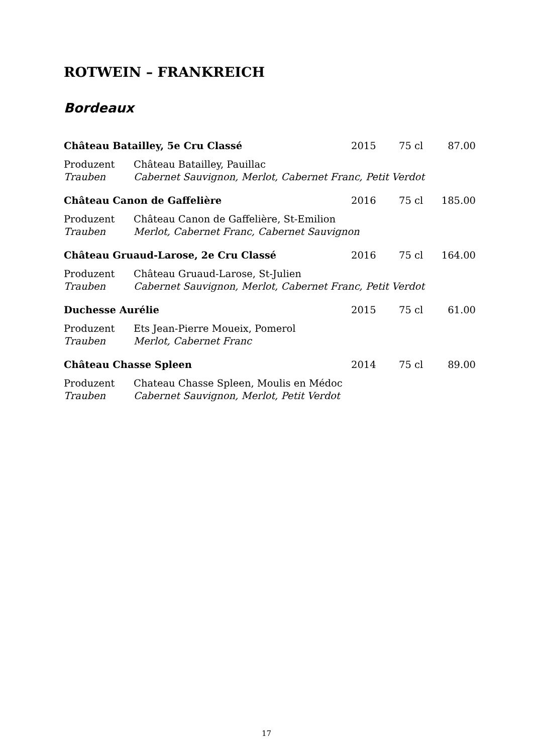ROTWEIN – FRANKREICH
Bordeaux
| Château Batailley, 5e Cru Classé | | 2015 | 75 cl | 87.00 |
| Produzent | Château Batailley, Pauillac | | | |
| Trauben | Cabernet Sauvignon, Merlot, Cabernet Franc, Petit Verdot | | | |
| Château Canon de Gaffelière | | 2016 | 75 cl | 185.00 |
| Produzent | Château Canon de Gaffelière, St-Emilion | | | |
| Trauben | Merlot, Cabernet Franc, Cabernet Sauvignon | | | |
| Château Gruaud-Larose, 2e Cru Classé | | 2016 | 75 cl | 164.00 |
| Produzent | Château Gruaud-Larose, St-Julien | | | |
| Trauben | Cabernet Sauvignon, Merlot, Cabernet Franc, Petit Verdot | | | |
| Duchesse Aurélie | | 2015 | 75 cl | 61.00 |
| Produzent | Ets Jean-Pierre Moueix, Pomerol | | | |
| Trauben | Merlot, Cabernet Franc | | | |
| Château Chasse Spleen | | 2014 | 75 cl | 89.00 |
| Produzent | Chateau Chasse Spleen, Moulis en Médoc | | | |
| Trauben | Cabernet Sauvignon, Merlot, Petit Verdot | | | |
17